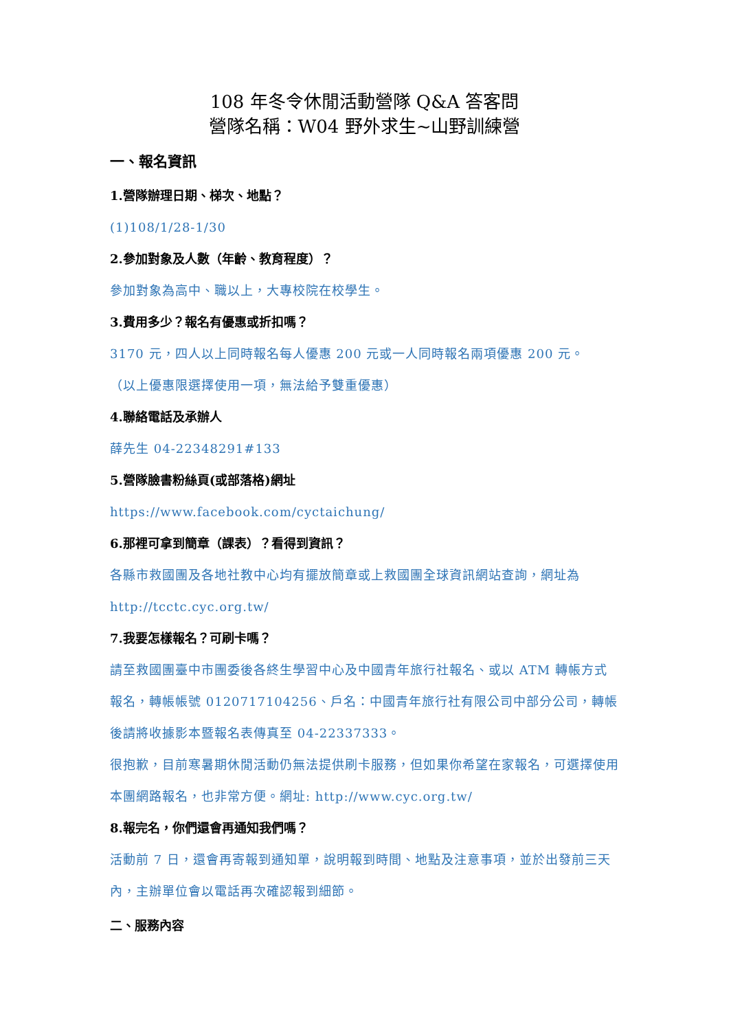108 年冬令休閒活動營隊 Q&A 答客問
營隊名稱：W04 野外求生~山野訓練營
一、報名資訊
1.營隊辦理日期、梯次、地點？
(1)108/1/28-1/30
2.參加對象及人數（年齡、教育程度）？
參加對象為高中、職以上，大專校院在校學生。
3.費用多少？報名有優惠或折扣嗎？
3170 元，四人以上同時報名每人優惠 200 元或一人同時報名兩項優惠 200 元。
（以上優惠限選擇使用一項，無法給予雙重優惠）
4.聯絡電話及承辦人
薛先生 04-22348291#133
5.營隊臉書粉絲頁(或部落格)網址
https://www.facebook.com/cyctaichung/
6.那裡可拿到簡章（課表）？看得到資訊？
各縣市救國團及各地社教中心均有擺放簡章或上救國團全球資訊網站查詢，網址為 http://tcctc.cyc.org.tw/
7.我要怎樣報名？可刷卡嗎？
請至救國團臺中市團委後各終生學習中心及中國青年旅行社報名、或以 ATM 轉帳方式報名，轉帳帳號 0120717104256、戶名：中國青年旅行社有限公司中部分公司，轉帳後請將收據影本暨報名表傳真至 04-22337333。
很抱歉，目前寒暑期休閒活動仍無法提供刷卡服務，但如果你希望在家報名，可選擇使用本團網路報名，也非常方便。網址: http://www.cyc.org.tw/
8.報完名，你們還會再通知我們嗎？
活動前 7 日，還會再寄報到通知單，說明報到時間、地點及注意事項，並於出發前三天內，主辦單位會以電話再次確認報到細節。
二、服務內容